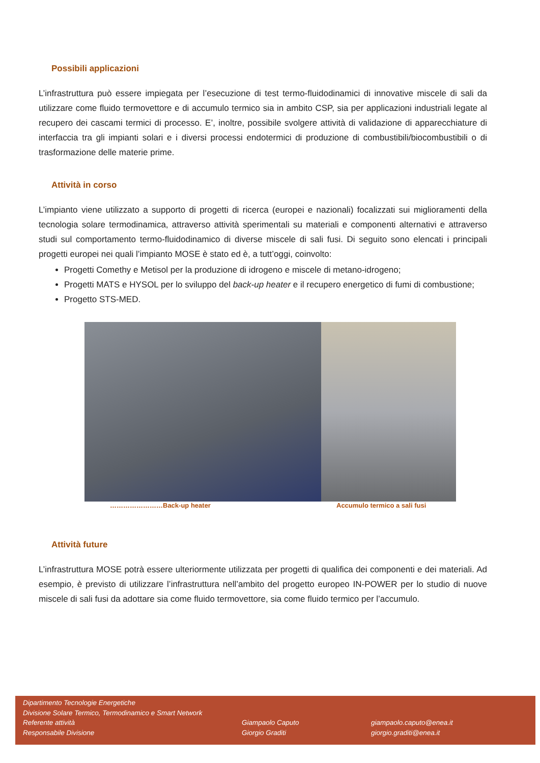Possibili applicazioni
L’infrastruttura può essere impiegata per l’esecuzione di test termo-fluidodinamici di innovative miscele di sali da utilizzare come fluido termovettore e di accumulo termico sia in ambito CSP, sia per applicazioni industriali legate al recupero dei cascami termici di processo. E’, inoltre, possibile svolgere attività di validazione di apparecchiature di interfaccia tra gli impianti solari e i diversi processi endotermici di produzione di combustibili/biocombustibili o di trasformazione delle materie prime.
Attività in corso
L’impianto viene utilizzato a supporto di progetti di ricerca (europei e nazionali) focalizzati sui miglioramenti della tecnologia solare termodinamica, attraverso attività sperimentali su materiali e componenti alternativi e attraverso studi sul comportamento termo-fluidodinamico di diverse miscele di sali fusi. Di seguito sono elencati i principali progetti europei nei quali l’impianto MOSE è stato ed è, a tutt’oggi, coinvolto:
Progetti Comethy e Metisol per la produzione di idrogeno e miscele di metano-idrogeno;
Progetti MATS e HYSOL per lo sviluppo del back-up heater e il recupero energetico di fumi di combustione;
Progetto STS-MED.
……………………Back-up heater Accumulo termico a sali fusi
Attività future
L’infrastruttura MOSE potrà essere ulteriormente utilizzata per progetti di qualifica dei componenti e dei materiali. Ad esempio, è previsto di utilizzare l’infrastruttura nell’ambito del progetto europeo IN-POWER per lo studio di nuove miscele di sali fusi da adottare sia come fluido termovettore, sia come fluido termico per l’accumulo.
Dipartimento Tecnologie Energetiche
Divisione Solare Termico, Termodinamico e Smart Network
Referente attività
Responsabile Divisione
Giampaolo Caputo
Giorgio Graditi
giampaolo.caputo@enea.it
giorgio.graditi@enea.it